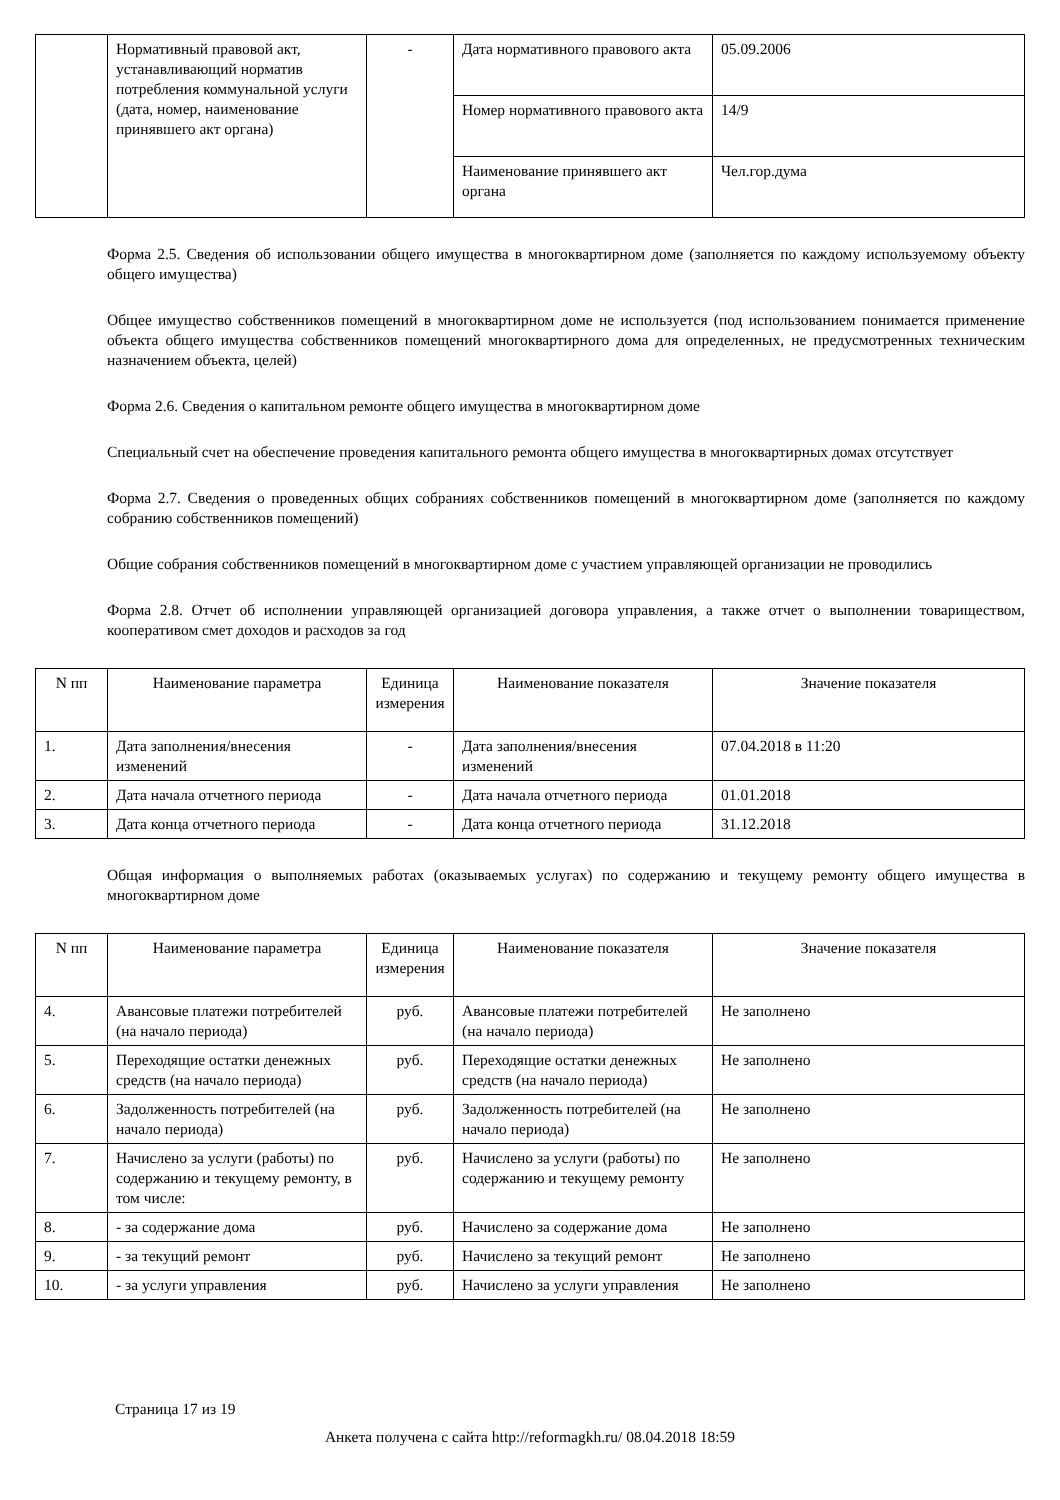| | Нормативный правовой акт, устанавливающий норматив потребления коммунальной услуги (дата, номер, наименование принявшего акт органа) | - | Дата нормативного правового акта | 05.09.2006 |
| | | | Номер нормативного правового акта | 14/9 |
| | | | Наименование принявшего акт органа | Чел.гор.дума |
Форма 2.5. Сведения об использовании общего имущества в многоквартирном доме (заполняется по каждому используемому объекту общего имущества)
Общее имущество собственников помещений в многоквартирном доме не используется (под использованием понимается применение объекта общего имущества собственников помещений многоквартирного дома для определенных, не предусмотренных техническим назначением объекта, целей)
Форма 2.6. Сведения о капитальном ремонте общего имущества в многоквартирном доме
Специальный счет на обеспечение проведения капитального ремонта общего имущества в многоквартирных домах отсутствует
Форма 2.7. Сведения о проведенных общих собраниях собственников помещений в многоквартирном доме (заполняется по каждому собранию собственников помещений)
Общие собрания собственников помещений в многоквартирном доме с участием управляющей организации не проводились
Форма 2.8. Отчет об исполнении управляющей организацией договора управления, а также отчет о выполнении товариществом, кооперативом смет доходов и расходов за год
| N пп | Наименование параметра | Единица измерения | Наименование показателя | Значение показателя |
| --- | --- | --- | --- | --- |
| 1. | Дата заполнения/внесения изменений | - | Дата заполнения/внесения изменений | 07.04.2018 в 11:20 |
| 2. | Дата начала отчетного периода | - | Дата начала отчетного периода | 01.01.2018 |
| 3. | Дата конца отчетного периода | - | Дата конца отчетного периода | 31.12.2018 |
Общая информация о выполняемых работах (оказываемых услугах) по содержанию и текущему ремонту общего имущества в многоквартирном доме
| N пп | Наименование параметра | Единица измерения | Наименование показателя | Значение показателя |
| --- | --- | --- | --- | --- |
| 4. | Авансовые платежи потребителей (на начало периода) | руб. | Авансовые платежи потребителей (на начало периода) | Не заполнено |
| 5. | Переходящие остатки денежных средств (на начало периода) | руб. | Переходящие остатки денежных средств (на начало периода) | Не заполнено |
| 6. | Задолженность потребителей (на начало периода) | руб. | Задолженность потребителей (на начало периода) | Не заполнено |
| 7. | Начислено за услуги (работы) по содержанию и текущему ремонту, в том числе: | руб. | Начислено за услуги (работы) по содержанию и текущему ремонту | Не заполнено |
| 8. | - за содержание дома | руб. | Начислено за содержание дома | Не заполнено |
| 9. | - за текущий ремонт | руб. | Начислено за текущий ремонт | Не заполнено |
| 10. | - за услуги управления | руб. | Начислено за услуги управления | Не заполнено |
Страница 17 из 19
Анкета получена с сайта http://reformagkh.ru/ 08.04.2018 18:59